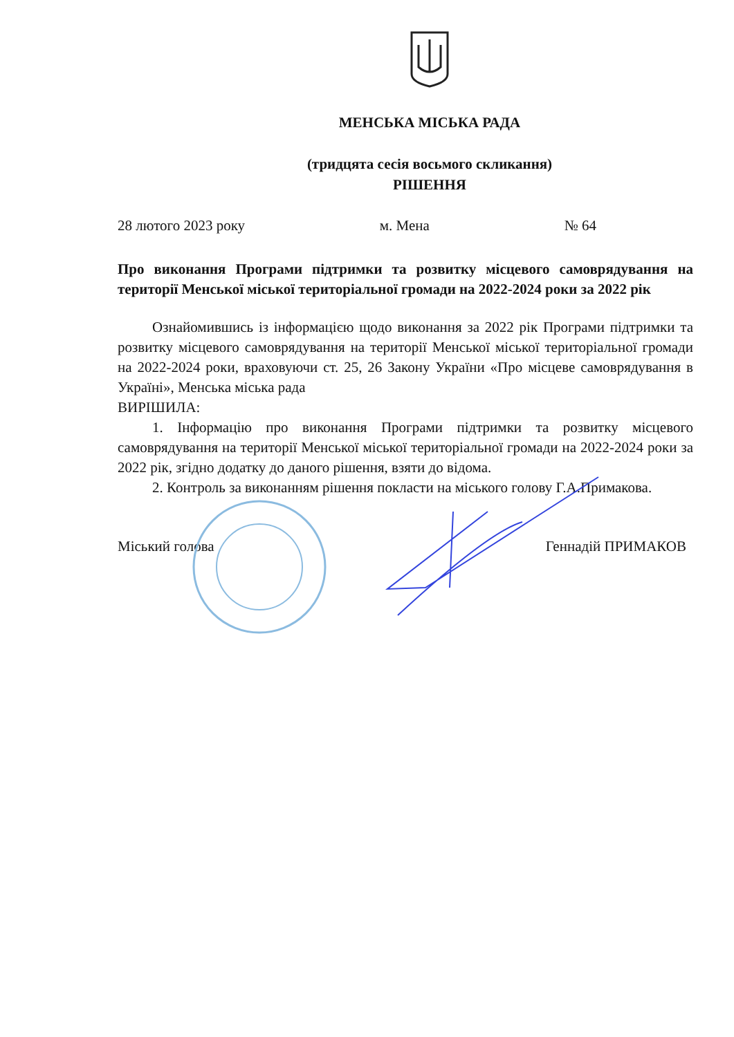МЕНСЬКА МІСЬКА РАДА
(тридцята сесія восьмого скликання)
РІШЕННЯ
28 лютого 2023 року м. Мена № 64
Про виконання Програми підтримки та розвитку місцевого самоврядування на території Менської міської територіальної громади на 2022-2024 роки за 2022 рік
Ознайомившись із інформацією щодо виконання за 2022 рік Програми підтримки та розвитку місцевого самоврядування на території Менської міської територіальної громади на 2022-2024 роки, враховуючи ст. 25, 26 Закону України «Про місцеве самоврядування в Україні», Менська міська рада
ВИРІШИЛА:
1. Інформацію про виконання Програми підтримки та розвитку місцевого самоврядування на території Менської міської територіальної громади на 2022-2024 роки за 2022 рік, згідно додатку до даного рішення, взяти до відома.
2. Контроль за виконанням рішення покласти на міського голову Г.А.Примакова.
Міський голова Геннадій ПРИМАКОВ